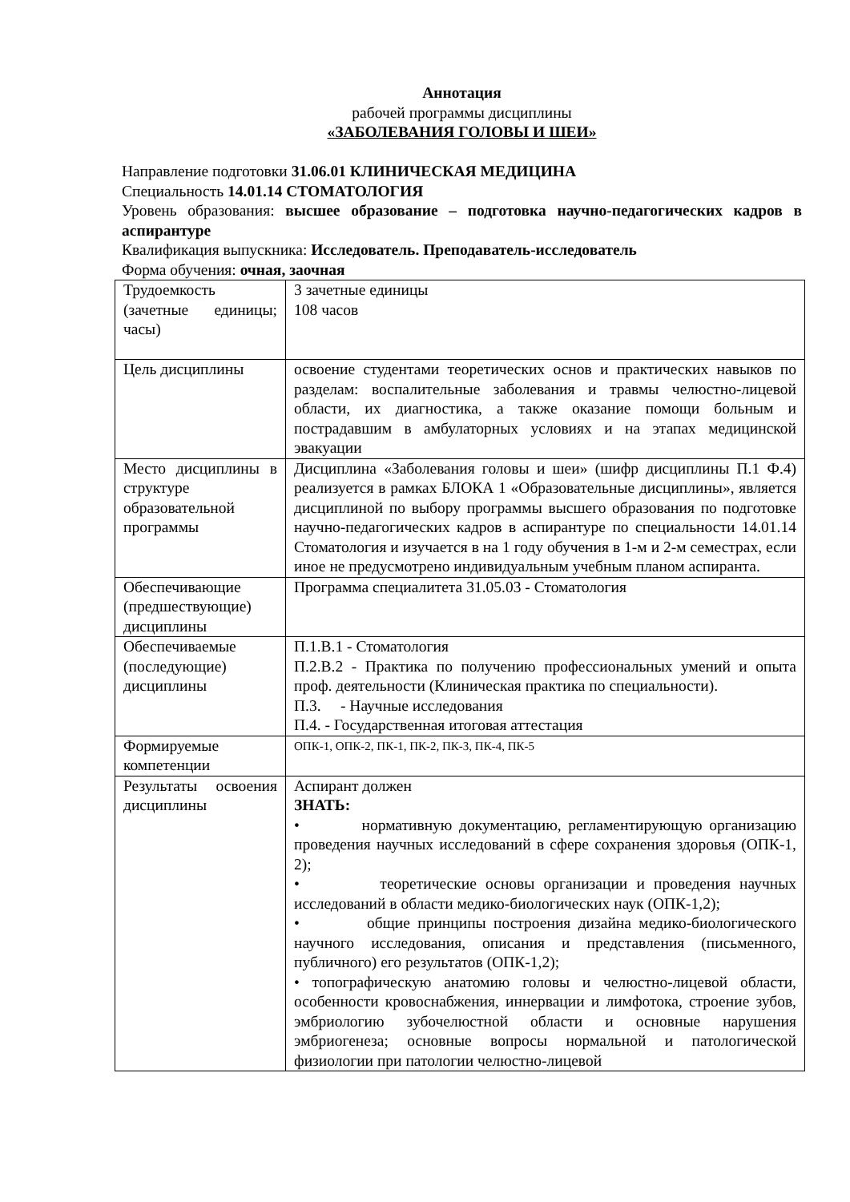Аннотация
рабочей программы дисциплины
«ЗАБОЛЕВАНИЯ ГОЛОВЫ И ШЕИ»
Направление подготовки 31.06.01 КЛИНИЧЕСКАЯ МЕДИЦИНА
Специальность 14.01.14 СТОМАТОЛОГИЯ
Уровень образования: высшее образование – подготовка научно-педагогических кадров в аспирантуре
Квалификация выпускника: Исследователь. Преподаватель-исследователь
Форма обучения: очная, заочная
| Трудоемкость (зачетные единицы; часы) | 3 зачетные единицы 108 часов |
| Цель дисциплины | освоение студентами теоретических основ и практических навыков по разделам: воспалительные заболевания и травмы челюстно-лицевой области, их диагностика, а также оказание помощи больным и пострадавшим в амбулаторных условиях и на этапах медицинской эвакуации |
| Место дисциплины в структуре образовательной программы | Дисциплина «Заболевания головы и шеи» (шифр дисциплины П.1 Ф.4) реализуется в рамках БЛОКА 1 «Образовательные дисциплины», является дисциплиной по выбору программы высшего образования по подготовке научно-педагогических кадров в аспирантуре по специальности 14.01.14 Стоматология и изучается в на 1 году обучения в 1-м и 2-м семестрах, если иное не предусмотрено индивидуальным учебным планом аспиранта. |
| Обеспечивающие (предшествующие) дисциплины | Программа специалитета 31.05.03 - Стоматология |
| Обеспечиваемые (последующие) дисциплины | П.1.В.1 - Стоматология П.2.В.2 - Практика по получению профессиональных умений и опыта проф. деятельности (Клиническая практика по специальности). П.3. - Научные исследования П.4. - Государственная итоговая аттестация |
| Формируемые компетенции | ОПК-1, ОПК-2, ПК-1, ПК-2, ПК-3, ПК-4, ПК-5 |
| Результаты освоения дисциплины | Аспирант должен ЗНАТЬ: • нормативную документацию, регламентирующую организацию проведения научных исследований в сфере сохранения здоровья (ОПК-1, 2); • теоретические основы организации и проведения научных исследований в области медико-биологических наук (ОПК-1,2); • общие принципы построения дизайна медико-биологического научного исследования, описания и представления (письменного, публичного) его результатов (ОПК-1,2); • топографическую анатомию головы и челюстно-лицевой области, особенности кровоснабжения, иннервации и лимфотока, строение зубов, эмбриологию зубочелюстной области и основные нарушения эмбриогенеза; основные вопросы нормальной и патологической физиологии при патологии челюстно-лицевой |